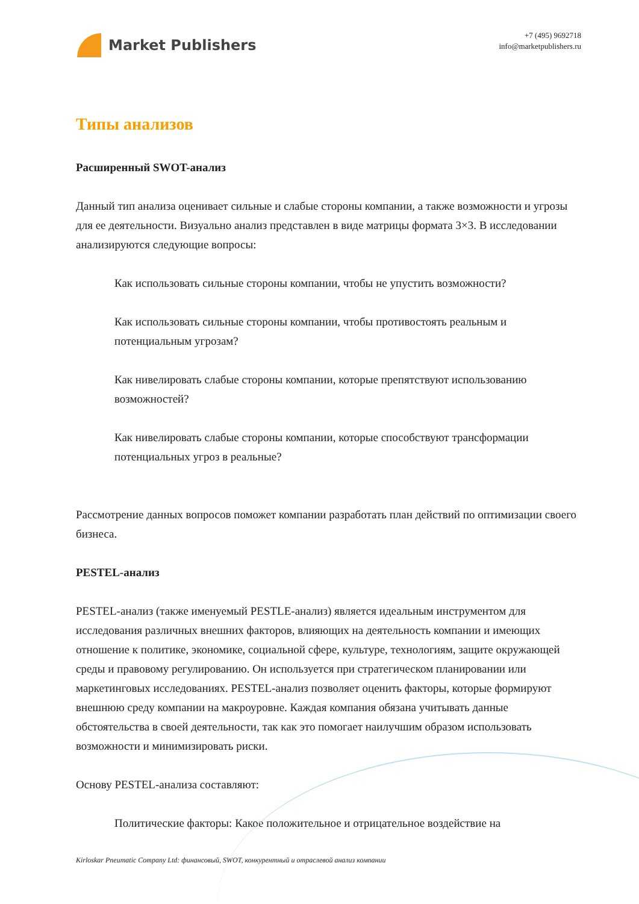Market Publishers
+7 (495) 9692718
info@marketpublishers.ru
Типы анализов
Расширенный SWOT-анализ
Данный тип анализа оценивает сильные и слабые стороны компании, а также возможности и угрозы для ее деятельности. Визуально анализ представлен в виде матрицы формата 3×3. В исследовании анализируются следующие вопросы:
Как использовать сильные стороны компании, чтобы не упустить возможности?
Как использовать сильные стороны компании, чтобы противостоять реальным и потенциальным угрозам?
Как нивелировать слабые стороны компании, которые препятствуют использованию возможностей?
Как нивелировать слабые стороны компании, которые способствуют трансформации потенциальных угроз в реальные?
Рассмотрение данных вопросов поможет компании разработать план действий по оптимизации своего бизнеса.
PESTEL-анализ
PESTEL-анализ (также именуемый PESTLE-анализ) является идеальным инструментом для исследования различных внешних факторов, влияющих на деятельность компании и имеющих отношение к политике, экономике, социальной сфере, культуре, технологиям, защите окружающей среды и правовому регулированию. Он используется при стратегическом планировании или маркетинговых исследованиях. PESTEL-анализ позволяет оценить факторы, которые формируют внешнюю среду компании на макроуровне. Каждая компания обязана учитывать данные обстоятельства в своей деятельности, так как это помогает наилучшим образом использовать возможности и минимизировать риски.
Основу PESTEL-анализа составляют:
Политические факторы: Какое положительное и отрицательное воздействие на
Kirloskar Pneumatic Company Ltd: финансовый, SWOT, конкурентный и отраслевой анализ компании